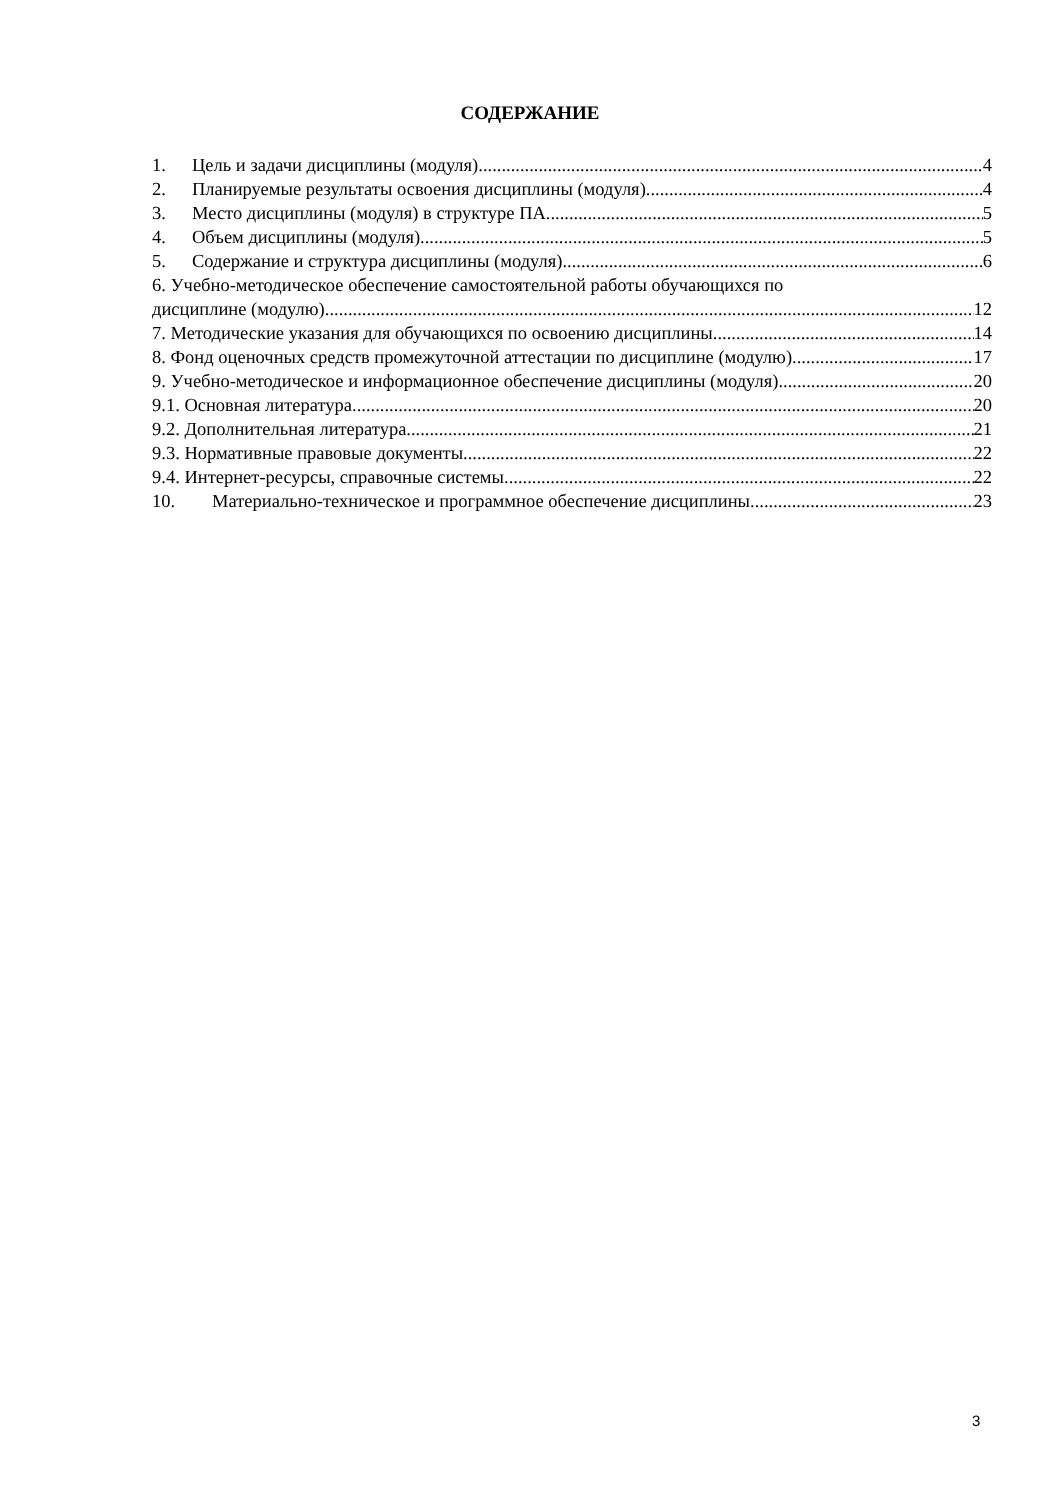СОДЕРЖАНИЕ
1. Цель и задачи дисциплины (модуля) 4
2. Планируемые результаты освоения дисциплины (модуля) 4
3. Место дисциплины (модуля) в структуре ПА 5
4. Объем дисциплины (модуля) 5
5. Содержание и структура дисциплины (модуля) 6
6. Учебно-методическое обеспечение самостоятельной работы обучающихся по
дисциплине (модулю) 12
7. Методические указания для обучающихся по освоению дисциплины 14
8. Фонд оценочных средств промежуточной аттестации по дисциплине (модулю) 17
9. Учебно-методическое и информационное обеспечение дисциплины (модуля) 20
9.1. Основная литература 20
9.2. Дополнительная литература 21
9.3. Нормативные правовые документы 22
9.4. Интернет-ресурсы, справочные системы 22
10. Материально-техническое и программное обеспечение дисциплины 23
3